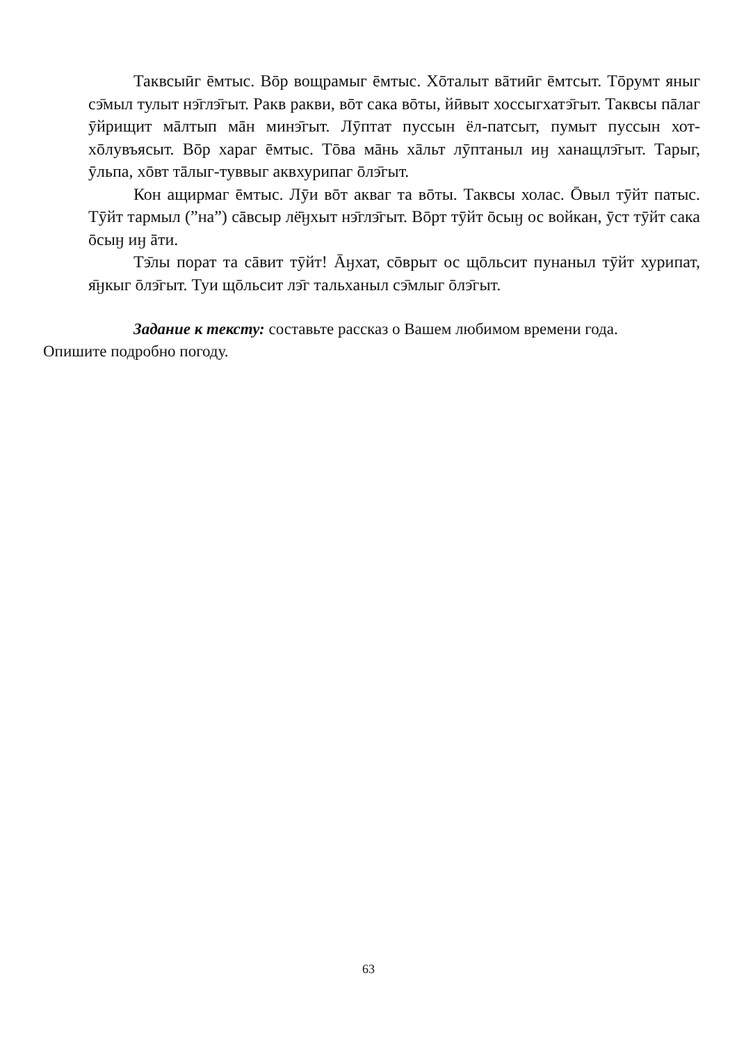Таквсыӣг ēмтыс. Вōр вощрамыг ēмтыс. Хōталыт вāтиӣг ēмтсыт. Тōрумт яныг сэ̄мыл тулыт нэ̄глэ̄гыт. Ракв ракви, вōт сака вōты, йӣвыт хоссыгхатэ̄гыт. Таквсы пāлаг ӯйрищит мāлтып мāн минэ̄гыт. Лӯптат пуссын ёл-патсыт, пумыт пуссын хот-хōлувъясыт. Вōр хараг ēмтыс. Тōва мāнь хāльт лӯптаныл иӈ ханащлэ̄гыт. Тарыг, ӯльпа, хōвт тāлыг-туввыг аквхурипаг ōлэ̄гыт.
Кон ащирмаг ēмтыс. Лӯи вōт акваг та вōты. Таквсы холас. Ōвыл тӯйт патыс. Тӯйт тармыл (”на”) сāвсыр лё̄ӈхыт нэ̄глэ̄гыт. Вōрт тӯйт ōсыӈ ос войкан, ӯст тӯйт сака ōсыӈ иӈ āти.
Тэ̄лы порат та сāвит тӯйт! Āӈхат, сōврыт ос щōльсит пунаныл тӯйт хурипат, я̄ӈкыг ōлэ̄гыт. Туи щōльсит лэ̄г тальханыл сэ̄млыг ōлэ̄гыт.
Задание к тексту: составьте рассказ о Вашем любимом времени года.
Опишите подробно погоду.
63